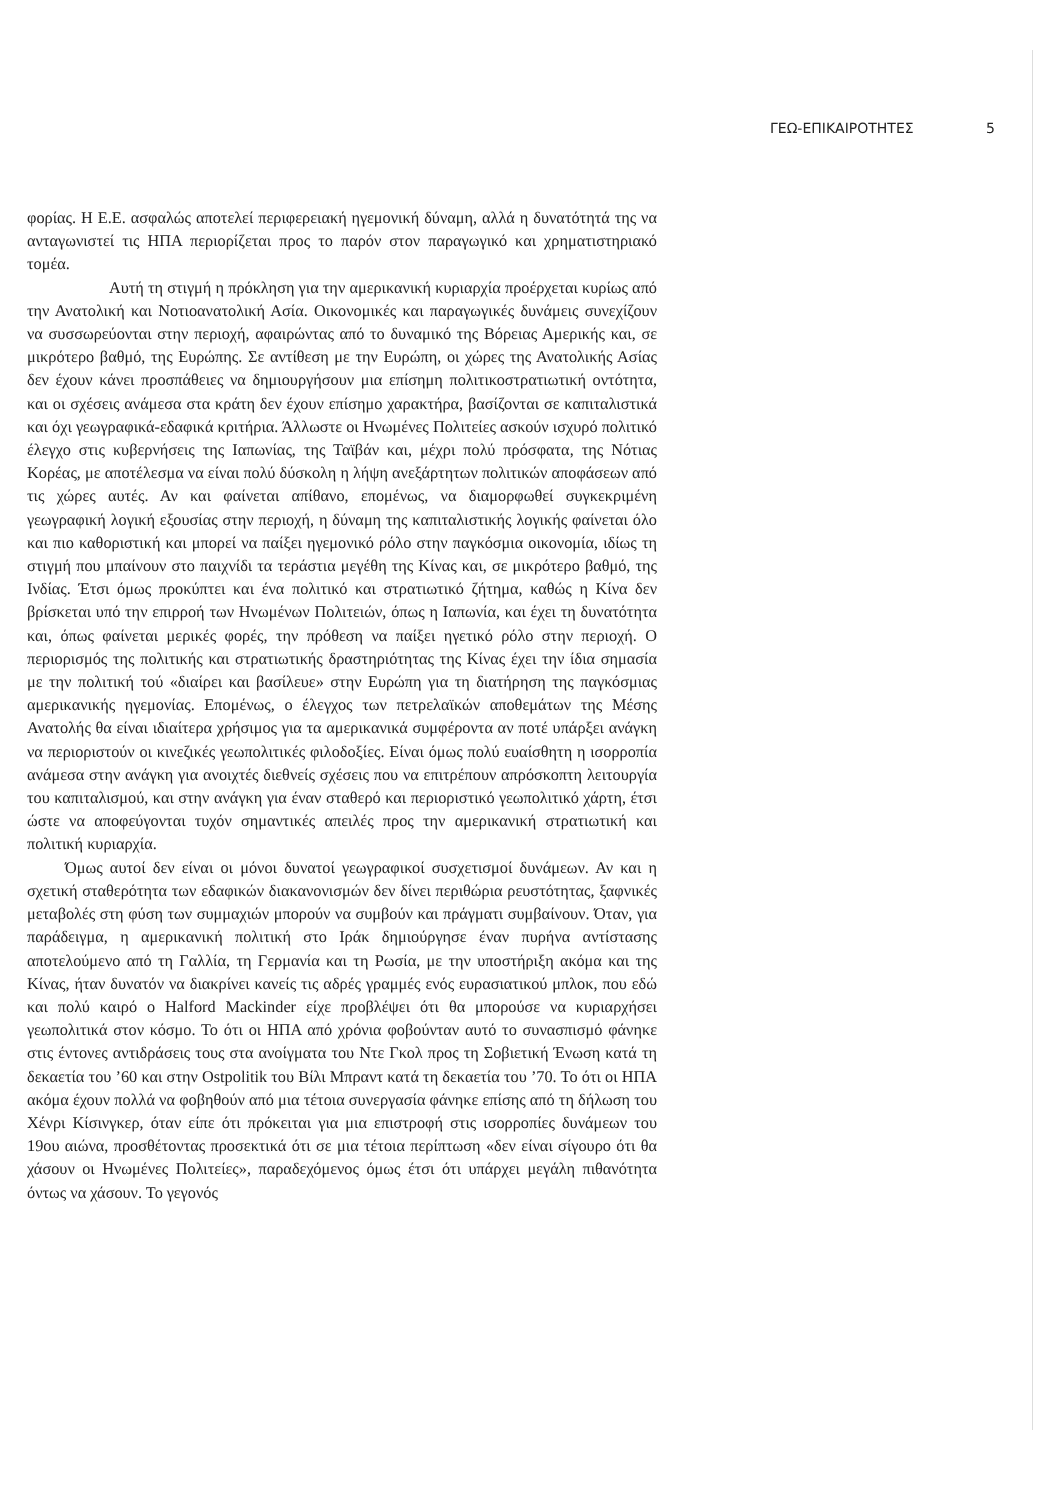ΓΕΩ-ΕΠΙΚΑΙΡΟΤΗΤΕΣ 5
φορίας. Η Ε.Ε. ασφαλώς αποτελεί περιφερειακή ηγεμονική δύναμη, αλλά η δυνατότητά της να ανταγωνιστεί τις ΗΠΑ περιορίζεται προς το παρόν στον παραγωγικό και χρηματιστηριακό τομέα.
Αυτή τη στιγμή η πρόκληση για την αμερικανική κυριαρχία προέρχεται κυρίως από την Ανατολική και Νοτιοανατολική Ασία. Οικονομικές και παραγωγικές δυνάμεις συνεχίζουν να συσσωρεύονται στην περιοχή, αφαιρώντας από το δυναμικό της Βόρειας Αμερικής και, σε μικρότερο βαθμό, της Ευρώπης. Σε αντίθεση με την Ευρώπη, οι χώρες της Ανατολικής Ασίας δεν έχουν κάνει προσπάθειες να δημιουργήσουν μια επίσημη πολιτικοστρατιωτική οντότητα, και οι σχέσεις ανάμεσα στα κράτη δεν έχουν επίσημο χαρακτήρα, βασίζονται σε καπιταλιστικά και όχι γεωγραφικά-εδαφικά κριτήρια. Άλλωστε οι Ηνωμένες Πολιτείες ασκούν ισχυρό πολιτικό έλεγχο στις κυβερνήσεις της Ιαπωνίας, της Ταϊβάν και, μέχρι πολύ πρόσφατα, της Νότιας Κορέας, με αποτέλεσμα να είναι πολύ δύσκολη η λήψη ανεξάρτητων πολιτικών αποφάσεων από τις χώρες αυτές. Αν και φαίνεται απίθανο, επομένως, να διαμορφωθεί συγκεκριμένη γεωγραφική λογική εξουσίας στην περιοχή, η δύναμη της καπιταλιστικής λογικής φαίνεται όλο και πιο καθοριστική και μπορεί να παίξει ηγεμονικό ρόλο στην παγκόσμια οικονομία, ιδίως τη στιγμή που μπαίνουν στο παιχνίδι τα τεράστια μεγέθη της Κίνας και, σε μικρότερο βαθμό, της Ινδίας. Έτσι όμως προκύπτει και ένα πολιτικό και στρατιωτικό ζήτημα, καθώς η Κίνα δεν βρίσκεται υπό την επιρροή των Ηνωμένων Πολιτειών, όπως η Ιαπωνία, και έχει τη δυνατότητα και, όπως φαίνεται μερικές φορές, την πρόθεση να παίξει ηγετικό ρόλο στην περιοχή. Ο περιορισμός της πολιτικής και στρατιωτικής δραστηριότητας της Κίνας έχει την ίδια σημασία με την πολιτική τού «διαίρει και βασίλευε» στην Ευρώπη για τη διατήρηση της παγκόσμιας αμερικανικής ηγεμονίας. Επομένως, ο έλεγχος των πετρελαϊκών αποθεμάτων της Μέσης Ανατολής θα είναι ιδιαίτερα χρήσιμος για τα αμερικανικά συμφέροντα αν ποτέ υπάρξει ανάγκη να περιοριστούν οι κινεζικές γεωπολιτικές φιλοδοξίες. Είναι όμως πολύ ευαίσθητη η ισορροπία ανάμεσα στην ανάγκη για ανοιχτές διεθνείς σχέσεις που να επιτρέπουν απρόσκοπτη λειτουργία του καπιταλισμού, και στην ανάγκη για έναν σταθερό και περιοριστικό γεωπολιτικό χάρτη, έτσι ώστε να αποφεύγονται τυχόν σημαντικές απειλές προς την αμερικανική στρατιωτική και πολιτική κυριαρχία.
Όμως αυτοί δεν είναι οι μόνοι δυνατοί γεωγραφικοί συσχετισμοί δυνάμεων. Αν και η σχετική σταθερότητα των εδαφικών διακανονισμών δεν δίνει περιθώρια ρευστότητας, ξαφνικές μεταβολές στη φύση των συμμαχιών μπορούν να συμβούν και πράγματι συμβαίνουν. Όταν, για παράδειγμα, η αμερικανική πολιτική στο Ιράκ δημιούργησε έναν πυρήνα αντίστασης αποτελούμενο από τη Γαλλία, τη Γερμανία και τη Ρωσία, με την υποστήριξη ακόμα και της Κίνας, ήταν δυνατόν να διακρίνει κανείς τις αδρές γραμμές ενός ευρασιατικού μπλοκ, που εδώ και πολύ καιρό ο Halford Mackinder είχε προβλέψει ότι θα μπορούσε να κυριαρχήσει γεωπολιτικά στον κόσμο. Το ότι οι ΗΠΑ από χρόνια φοβούνταν αυτό το συνασπισμό φάνηκε στις έντονες αντιδράσεις τους στα ανοίγματα του Ντε Γκολ προς τη Σοβιετική Ένωση κατά τη δεκαετία του ’60 και στην Ostpolitik του Βίλι Μπραντ κατά τη δεκαετία του ’70. Το ότι οι ΗΠΑ ακόμα έχουν πολλά να φοβηθούν από μια τέτοια συνεργασία φάνηκε επίσης από τη δήλωση του Χένρι Κίσινγκερ, όταν είπε ότι πρόκειται για μια επιστροφή στις ισορροπίες δυνάμεων του 19ου αιώνα, προσθέτοντας προσεκτικά ότι σε μια τέτοια περίπτωση «δεν είναι σίγουρο ότι θα χάσουν οι Ηνωμένες Πολιτείες», παραδεχόμενος όμως έτσι ότι υπάρχει μεγάλη πιθανότητα όντως να χάσουν. Το γεγονός